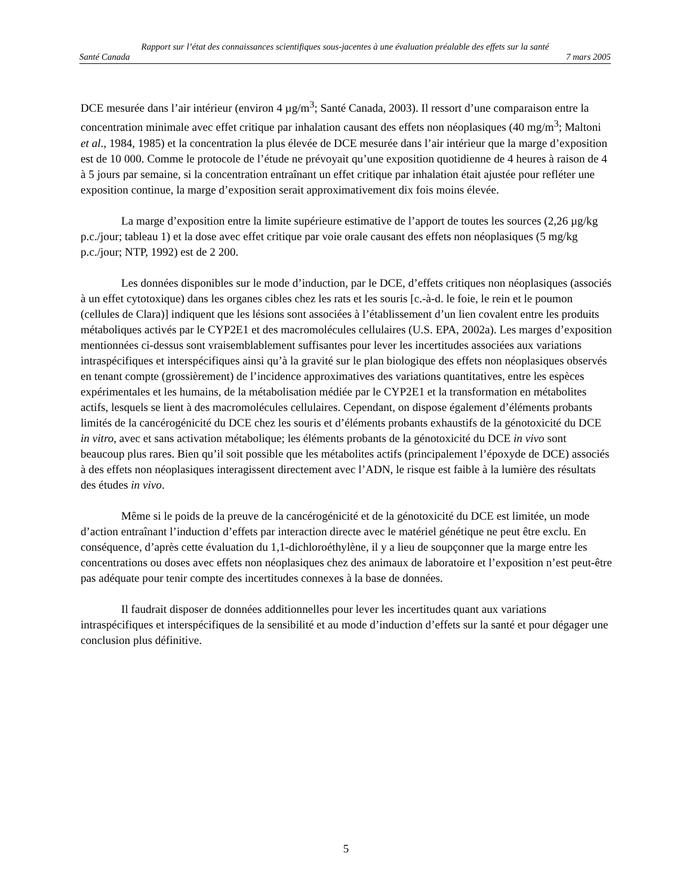Rapport sur l’état des connaissances scientifiques sous-jacentes à une évaluation préalable des effets sur la santé
Santé Canada 7 mars 2005
DCE mesurée dans l’air intérieur (environ 4 µg/m<sup>3</sup>; Santé Canada, 2003). Il ressort d’une comparaison entre la concentration minimale avec effet critique par inhalation causant des effets non néoplasiques (40 mg/m<sup>3</sup>; Maltoni et al., 1984, 1985) et la concentration la plus élevée de DCE mesurée dans l’air intérieur que la marge d’exposition est de 10 000. Comme le protocole de l’étude ne prévoyait qu’une exposition quotidienne de 4 heures à raison de 4 à 5 jours par semaine, si la concentration entraînant un effet critique par inhalation était ajustée pour refléter une exposition continue, la marge d’exposition serait approximativement dix fois moins élevée.
La marge d’exposition entre la limite supérieure estimative de l’apport de toutes les sources (2,26 µg/kg p.c./jour; tableau 1) et la dose avec effet critique par voie orale causant des effets non néoplasiques (5 mg/kg p.c./jour; NTP, 1992) est de 2 200.
Les données disponibles sur le mode d’induction, par le DCE, d’effets critiques non néoplasiques (associés à un effet cytotoxique) dans les organes cibles chez les rats et les souris [c.-à-d. le foie, le rein et le poumon (cellules de Clara)] indiquent que les lésions sont associées à l’établissement d’un lien covalent entre les produits métaboliques activés par le CYP2E1 et des macromolécules cellulaires (U.S. EPA, 2002a). Les marges d’exposition mentionnées ci-dessus sont vraisemblablement suffisantes pour lever les incertitudes associées aux variations intraspécifiques et interspécifiques ainsi qu’à la gravité sur le plan biologique des effets non néoplasiques observés en tenant compte (grossièrement) de l’incidence approximatives des variations quantitatives, entre les espèces expérimentales et les humains, de la métabolisation médiée par le CYP2E1 et la transformation en métabolites actifs, lesquels se lient à des macromolécules cellulaires. Cependant, on dispose également d’éléments probants limités de la cancérogénicité du DCE chez les souris et d’éléments probants exhaustifs de la génotoxicité du DCE in vitro, avec et sans activation métabolique; les éléments probants de la génotoxicité du DCE in vivo sont beaucoup plus rares. Bien qu’il soit possible que les métabolites actifs (principalement l’époxyde de DCE) associés à des effets non néoplasiques interagissent directement avec l’ADN, le risque est faible à la lumière des résultats des études in vivo.
Même si le poids de la preuve de la cancérogénicité et de la génotoxicité du DCE est limitée, un mode d’action entraînant l’induction d’effets par interaction directe avec le matériel génétique ne peut être exclu. En conséquence, d’après cette évaluation du 1,1-dichloroéthylène, il y a lieu de soupçonner que la marge entre les concentrations ou doses avec effets non néoplasiques chez des animaux de laboratoire et l’exposition n’est peut-être pas adéquate pour tenir compte des incertitudes connexes à la base de données.
Il faudrait disposer de données additionnelles pour lever les incertitudes quant aux variations intraspécifiques et interspécifiques de la sensibilité et au mode d’induction d’effets sur la santé et pour dégager une conclusion plus définitive.
5